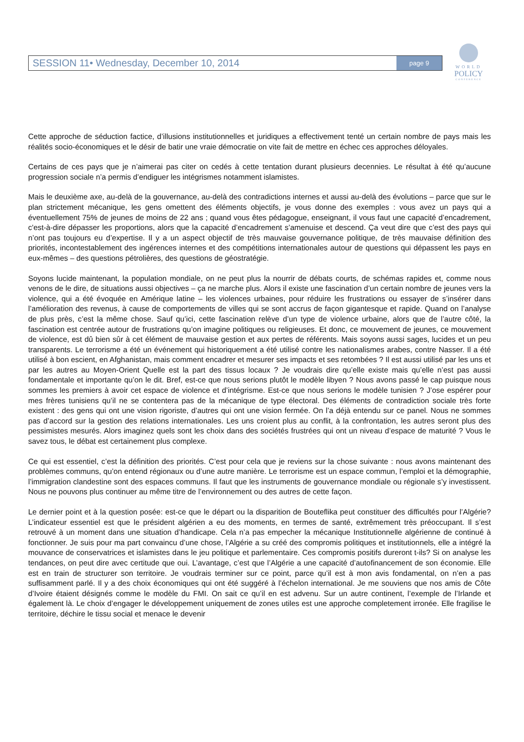SESSION 11• Wednesday, December 10, 2014 page 9
WORLD
POLICY
CONFERENCE
Cette approche de séduction factice, d’illusions institutionnelles et juridiques a effectivement tenté un certain nombre de pays mais les réalités socio-économiques et le désir de batir une vraie démocratie on vite fait de mettre en échec ces approches déloyales.
Certains de ces pays que je n’aimerai pas citer on cedés à cette tentation durant plusieurs decennies. Le résultat à été qu’aucune progression sociale n’a permis d’endiguer les intégrismes notamment islamistes.
Mais le deuxième axe, au-delà de la gouvernance, au-delà des contradictions internes et aussi au-delà des évolutions – parce que sur le plan strictement mécanique, les gens omettent des éléments objectifs, je vous donne des exemples : vous avez un pays qui a éventuellement 75% de jeunes de moins de 22 ans ; quand vous êtes pédagogue, enseignant, il vous faut une capacité d’encadrement, c'est-à-dire dépasser les proportions, alors que la capacité d’encadrement s’amenuise et descend. Ça veut dire que c’est des pays qui n’ont pas toujours eu d’expertise. Il y a un aspect objectif de très mauvaise gouvernance politique, de très mauvaise définition des priorités, incontestablement des ingérences internes et des compétitions internationales autour de questions qui dépassent les pays en eux-mêmes – des questions pétrolières, des questions de géostratégie.
Soyons lucide maintenant, la population mondiale, on ne peut plus la nourrir de débats courts, de schémas rapides et, comme nous venons de le dire, de situations aussi objectives – ça ne marche plus. Alors il existe une fascination d’un certain nombre de jeunes vers la violence, qui a été évoquée en Amérique latine – les violences urbaines, pour réduire les frustrations ou essayer de s’insérer dans l’amélioration des revenus, à cause de comportements de villes qui se sont accrus de façon gigantesque et rapide. Quand on l’analyse de plus près, c’est la même chose. Sauf qu’ici, cette fascination relève d’un type de violence urbaine, alors que de l’autre côté, la fascination est centrée autour de frustrations qu’on imagine politiques ou religieuses. Et donc, ce mouvement de jeunes, ce mouvement de violence, est dû bien sûr à cet élément de mauvaise gestion et aux pertes de référents. Mais soyons aussi sages, lucides et un peu transparents. Le terrorisme a été un événement qui historiquement a été utilisé contre les nationalismes arabes, contre Nasser. Il a été utilisé à bon escient, en Afghanistan, mais comment encadrer et mesurer ses impacts et ses retombées ? Il est aussi utilisé par les uns et par les autres au Moyen-Orient Quelle est la part des tissus locaux ? Je voudrais dire qu’elle existe mais qu’elle n’est pas aussi fondamentale et importante qu’on le dit. Bref, est-ce que nous serions plutôt le modèle libyen ? Nous avons passé le cap puisque nous sommes les premiers à avoir cet espace de violence et d’intégrisme. Est-ce que nous serions le modèle tunisien ? J’ose espérer pour mes frères tunisiens qu’il ne se contentera pas de la mécanique de type électoral. Des éléments de contradiction sociale très forte existent : des gens qui ont une vision rigoriste, d’autres qui ont une vision fermée. On l’a déjà entendu sur ce panel. Nous ne sommes pas d’accord sur la gestion des relations internationales. Les uns croient plus au conflit, à la confrontation, les autres seront plus des pessimistes mesurés. Alors imaginez quels sont les choix dans des sociétés frustrées qui ont un niveau d’espace de maturité ? Vous le savez tous, le débat est certainement plus complexe.
Ce qui est essentiel, c’est la définition des priorités. C’est pour cela que je reviens sur la chose suivante : nous avons maintenant des problèmes communs, qu’on entend régionaux ou d’une autre manière. Le terrorisme est un espace commun, l’emploi et la démographie, l’immigration clandestine sont des espaces communs. Il faut que les instruments de gouvernance mondiale ou régionale s’y investissent. Nous ne pouvons plus continuer au même titre de l’environnement ou des autres de cette façon.
Le dernier point et à la question posée: est-ce que le départ ou la disparition de Bouteflika peut constituer des difficultés pour l’Algérie? L’indicateur essentiel est que le président algérien a eu des moments, en termes de santé, extrêmement très préoccupant. Il s’est retrouvé à un moment dans une situation d’handicape. Cela n’a pas empecher la mécanique Institutionnelle algérienne de continué à fonctionner. Je suis pour ma part convaincu d’une chose, l’Algérie a su créé des compromis politiques et institutionnels, elle a intégré la mouvance de conservatrices et islamistes dans le jeu politique et parlementaire. Ces compromis positifs dureront t-ils? Si on analyse les tendances, on peut dire avec certitude que oui. L’avantage, c’est que l’Algérie a une capacité d’autofinancement de son économie. Elle est en train de structurer son territoire. Je voudrais terminer sur ce point, parce qu’il est à mon avis fondamental, on n’en a pas suffisamment parlé. Il y a des choix économiques qui ont été suggéré à l’échelon international. Je me souviens que nos amis de Côte d’Ivoire étaient désignés comme le modèle du FMI. On sait ce qu’il en est advenu. Sur un autre continent, l’exemple de l’Irlande et également là. Le choix d’engager le développement uniquement de zones utiles est une approche completement irronée. Elle fragilise le territoire, déchire le tissu social et menace le devenir